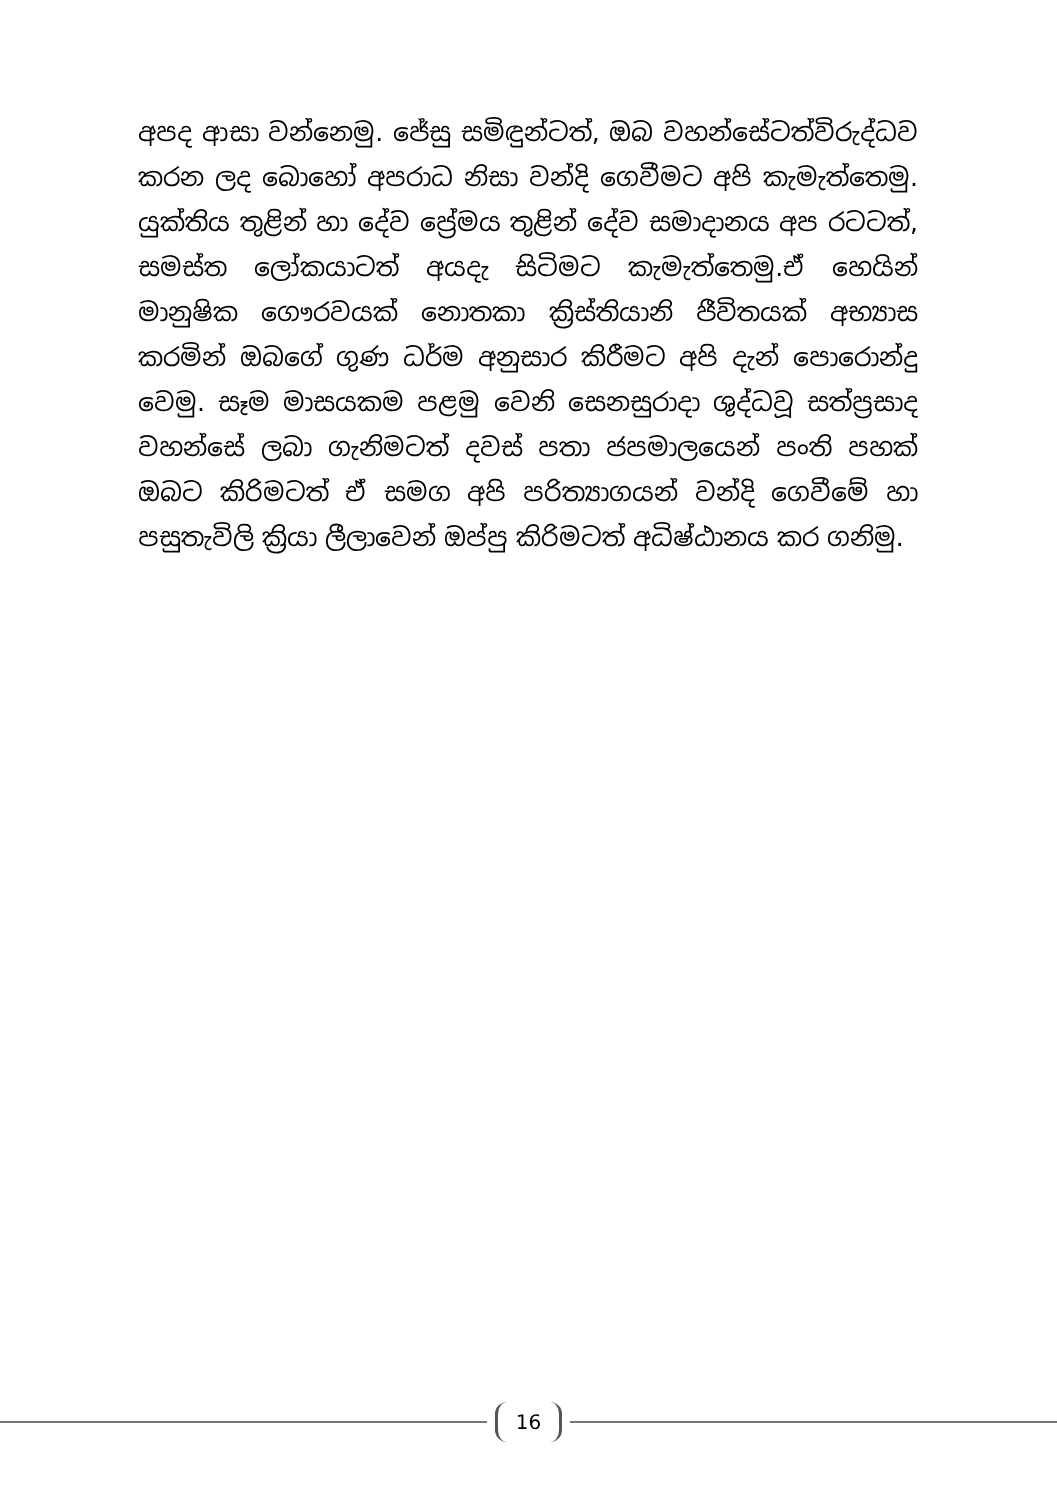අපද ආසා වන්නෙමු. ජේසු සමිඳුන්ටත්, ඔබ වහන්සේටත්විරුද්ධව කරන ලද බොහෝ අපරාධ නිසා වන්දි ගෙවීමට අපි කැමැත්තෙමු. යුක්තිය තුළින් හා දේව ප්‍රේමය තුළින් දේව සමාදානය අප රටටත්, සමස්ත ලෝකයාටත් අයදැ සිටිමට කැමැත්තෙමු.ඒ හෙයින් මානුෂික ගෞරවයක් නොතකා ක්‍රිස්තියානි ජීවිතයක් අභ්‍යාස කරමින් ඔබගේ ගුණ ධර්ම අනුසාර කිරීමට අපි දැන් පොරොන්දු වෙමු. සෑම මාසයකම පළමු වෙනි සෙනසුරාදා ශුද්ධවූ සත්ප්‍රසාද වහන්සේ ලබා ගැනිමටත් දවස් පතා ජපමාලයෙන් පංති පහක් ඔබට කිරිමටත් ඒ සමග අපි පරිත්‍යාගයන් වන්දි ගෙවීමේ හා පසුතැවිලි ක්‍රියා ලීලාවෙන් ඔප්පු කිරිමටත් අධිෂ්ඨානය කර ගනිමු.
16